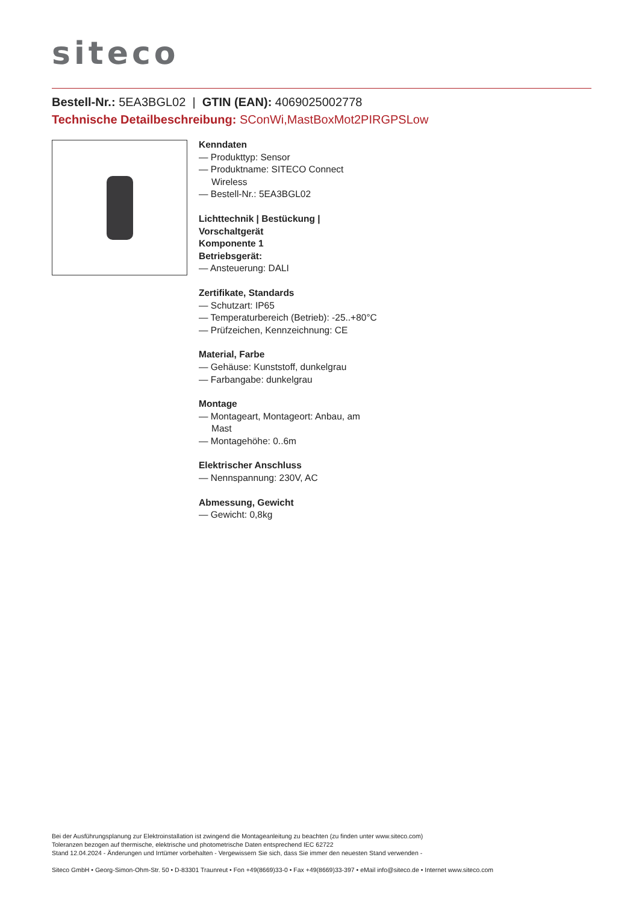siteco
Bestell-Nr.: 5EA3BGL02 | GTIN (EAN): 4069025002778
Technische Detailbeschreibung: SConWi,MastBoxMot2PIRGPSLow
Kenndaten
— Produkttyp: Sensor
— Produktname: SITECO Connect Wireless
— Bestell-Nr.: 5EA3BGL02
Lichttechnik | Bestückung | Vorschaltgerät
Komponente 1
Betriebsgerät:
— Ansteuerung: DALI
Zertifikate, Standards
— Schutzart: IP65
— Temperaturbereich (Betrieb): -25..+80°C
— Prüfzeichen, Kennzeichnung: CE
Material, Farbe
— Gehäuse: Kunststoff, dunkelgrau
— Farbangabe: dunkelgrau
Montage
— Montageart, Montageort: Anbau, am Mast
— Montagehöhe: 0..6m
Elektrischer Anschluss
— Nennspannung: 230V, AC
Abmessung, Gewicht
— Gewicht: 0,8kg
Bei der Ausführungsplanung zur Elektroinstallation ist zwingend die Montageanleitung zu beachten (zu finden unter www.siteco.com)
Toleranzen bezogen auf thermische, elektrische und photometrische Daten entsprechend IEC 62722
Stand 12.04.2024 - Änderungen und Irrtümer vorbehalten - Vergewissern Sie sich, dass Sie immer den neuesten Stand verwenden -
Siteco GmbH • Georg-Simon-Ohm-Str. 50 • D-83301 Traunreut • Fon +49(8669)33-0 • Fax +49(8669)33-397 • eMail info@siteco.de • Internet www.siteco.com